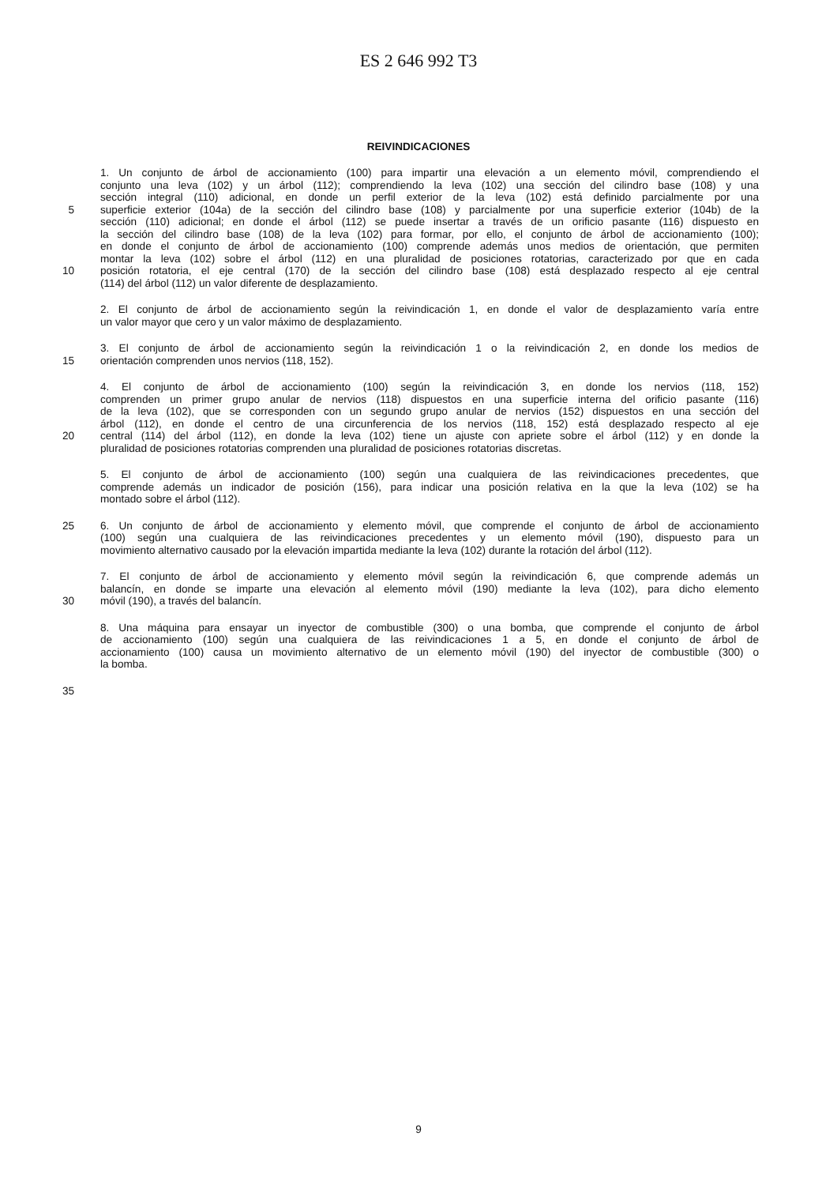ES 2 646 992 T3
REIVINDICACIONES
1. Un conjunto de árbol de accionamiento (100) para impartir una elevación a un elemento móvil, comprendiendo el
conjunto una leva (102) y un árbol (112); comprendiendo la leva (102) una sección del cilindro base (108) y una
sección integral (110) adicional, en donde un perfil exterior de la leva (102) está definido parcialmente por una
5 superficie exterior (104a) de la sección del cilindro base (108) y parcialmente por una superficie exterior (104b) de la
sección (110) adicional; en donde el árbol (112) se puede insertar a través de un orificio pasante (116) dispuesto en
la sección del cilindro base (108) de la leva (102) para formar, por ello, el conjunto de árbol de accionamiento (100);
en donde el conjunto de árbol de accionamiento (100) comprende además unos medios de orientación, que permiten
montar la leva (102) sobre el árbol (112) en una pluralidad de posiciones rotatorias, caracterizado por que en cada
10 posición rotatoria, el eje central (170) de la sección del cilindro base (108) está desplazado respecto al eje central
(114) del árbol (112) un valor diferente de desplazamiento.
2. El conjunto de árbol de accionamiento según la reivindicación 1, en donde el valor de desplazamiento varía entre
un valor mayor que cero y un valor máximo de desplazamiento.
3. El conjunto de árbol de accionamiento según la reivindicación 1 o la reivindicación 2, en donde los medios de
15 orientación comprenden unos nervios (118, 152).
4. El conjunto de árbol de accionamiento (100) según la reivindicación 3, en donde los nervios (118, 152)
comprenden un primer grupo anular de nervios (118) dispuestos en una superficie interna del orificio pasante (116)
de la leva (102), que se corresponden con un segundo grupo anular de nervios (152) dispuestos en una sección del
árbol (112), en donde el centro de una circunferencia de los nervios (118, 152) está desplazado respecto al eje
20 central (114) del árbol (112), en donde la leva (102) tiene un ajuste con apriete sobre el árbol (112) y en donde la
pluralidad de posiciones rotatorias comprenden una pluralidad de posiciones rotatorias discretas.
5. El conjunto de árbol de accionamiento (100) según una cualquiera de las reivindicaciones precedentes, que
comprende además un indicador de posición (156), para indicar una posición relativa en la que la leva (102) se ha
montado sobre el árbol (112).
25 6. Un conjunto de árbol de accionamiento y elemento móvil, que comprende el conjunto de árbol de accionamiento
(100) según una cualquiera de las reivindicaciones precedentes y un elemento móvil (190), dispuesto para un
movimiento alternativo causado por la elevación impartida mediante la leva (102) durante la rotación del árbol (112).
7. El conjunto de árbol de accionamiento y elemento móvil según la reivindicación 6, que comprende además un
balancín, en donde se imparte una elevación al elemento móvil (190) mediante la leva (102), para dicho elemento
30 móvil (190), a través del balancín.
8. Una máquina para ensayar un inyector de combustible (300) o una bomba, que comprende el conjunto de árbol
de accionamiento (100) según una cualquiera de las reivindicaciones 1 a 5, en donde el conjunto de árbol de
accionamiento (100) causa un movimiento alternativo de un elemento móvil (190) del inyector de combustible (300) o
la bomba.
35
9